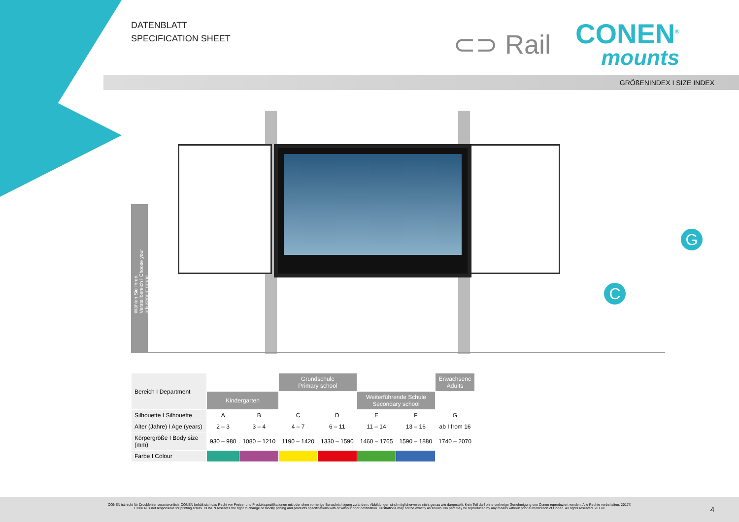DATENBLATT
SPECIFICATION SHEET
⊂⊃ Rail
CONEN<sup>®</sup>
mounts
GRÖßENINDEX I SIZE INDEX
Wählen Sie Ihren Verstellbereich I Choose your adjustment range
C
G
| Bereich I Department | | | Grundschule Primary school | | | | Erwachsene Adults |
| | Kindergarten | | | | Weiterführende Schule Secondary school | | |
| Silhouette I Silhouette | A | B | C | D | E | F | G |
| Alter (Jahre) I Age (years) | 2 – 3 | 3 – 4 | 4 – 7 | 6 – 11 | 11 – 14 | 13 – 16 | ab I from 16 |
| Körpergröße I Body size (mm) | 930 – 980 | 1080 – 1210 | 1190 – 1420 | 1330 – 1590 | 1460 – 1765 | 1590 – 1880 | 1740 – 2070 |
| Farbe I Colour | | | | | | | |
CONEN ist nicht für Druckfehler verantwortlich. CONEN behält sich das Recht vor Preise- und Produktspezifikationen mit oder ohne vorherige Benachrichtigung zu ändern. Abbildungen sind möglicherweise nicht genau wie dargestellt. Kein Teil darf ohne vorherige Genehmigung von Conen reproduziert werden. Alle Rechte vorbehalten. 2017©
CONEN is not responsible for printing errors. CONEN reserves the right to change or modify pricing and products specifications with or without prior notification. Illustrations may not be exactly as shown. No part may be reproduced by any means without prior authorization of Conen. All rights reserved. 2017©
4